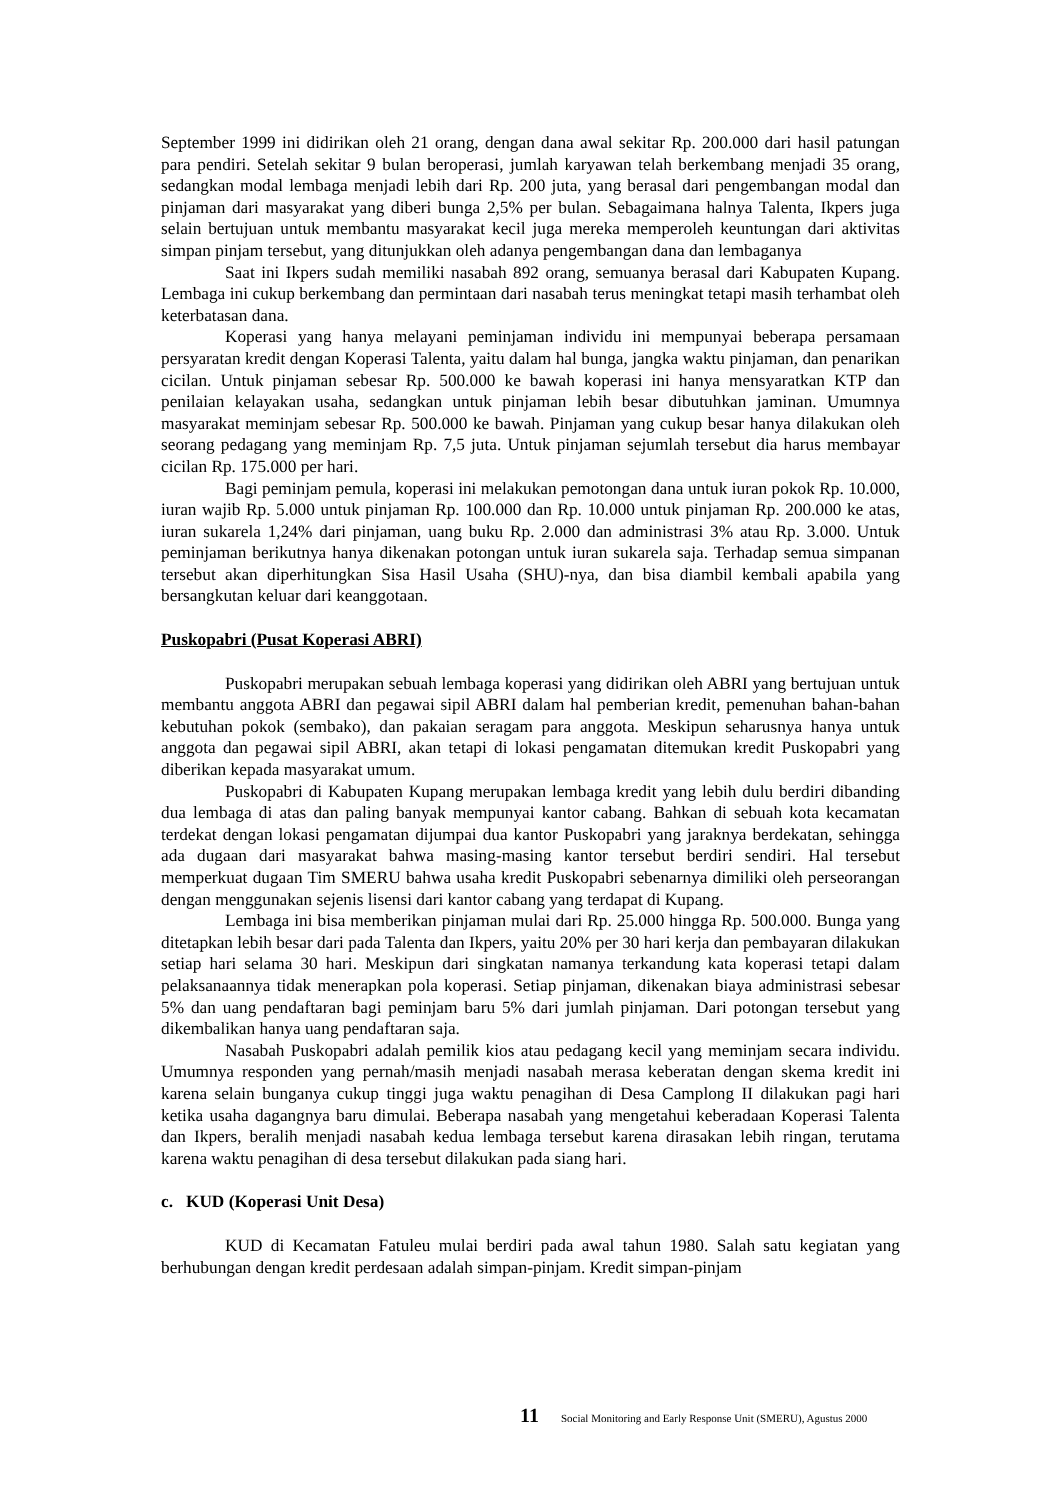September 1999 ini didirikan oleh 21 orang, dengan dana awal sekitar Rp. 200.000 dari hasil patungan para pendiri. Setelah sekitar 9 bulan beroperasi, jumlah karyawan telah berkembang menjadi 35 orang, sedangkan modal lembaga menjadi lebih dari Rp. 200 juta, yang berasal dari pengembangan modal dan pinjaman dari masyarakat yang diberi bunga 2,5% per bulan. Sebagaimana halnya Talenta, Ikpers juga selain bertujuan untuk membantu masyarakat kecil juga mereka memperoleh keuntungan dari aktivitas simpan pinjam tersebut, yang ditunjukkan oleh adanya pengembangan dana dan lembaganya
Saat ini Ikpers sudah memiliki nasabah 892 orang, semuanya berasal dari Kabupaten Kupang. Lembaga ini cukup berkembang dan permintaan dari nasabah terus meningkat tetapi masih terhambat oleh keterbatasan dana.
Koperasi yang hanya melayani peminjaman individu ini mempunyai beberapa persamaan persyaratan kredit dengan Koperasi Talenta, yaitu dalam hal bunga, jangka waktu pinjaman, dan penarikan cicilan. Untuk pinjaman sebesar Rp. 500.000 ke bawah koperasi ini hanya mensyaratkan KTP dan penilaian kelayakan usaha, sedangkan untuk pinjaman lebih besar dibutuhkan jaminan. Umumnya masyarakat meminjam sebesar Rp. 500.000 ke bawah. Pinjaman yang cukup besar hanya dilakukan oleh seorang pedagang yang meminjam Rp. 7,5 juta. Untuk pinjaman sejumlah tersebut dia harus membayar cicilan Rp. 175.000 per hari.
Bagi peminjam pemula, koperasi ini melakukan pemotongan dana untuk iuran pokok Rp. 10.000, iuran wajib Rp. 5.000 untuk pinjaman Rp. 100.000 dan Rp. 10.000 untuk pinjaman Rp. 200.000 ke atas, iuran sukarela 1,24% dari pinjaman, uang buku Rp. 2.000 dan administrasi 3% atau Rp. 3.000. Untuk peminjaman berikutnya hanya dikenakan potongan untuk iuran sukarela saja. Terhadap semua simpanan tersebut akan diperhitungkan Sisa Hasil Usaha (SHU)-nya, dan bisa diambil kembali apabila yang bersangkutan keluar dari keanggotaan.
Puskopabri (Pusat Koperasi ABRI)
Puskopabri merupakan sebuah lembaga koperasi yang didirikan oleh ABRI yang bertujuan untuk membantu anggota ABRI dan pegawai sipil ABRI dalam hal pemberian kredit, pemenuhan bahan-bahan kebutuhan pokok (sembako), dan pakaian seragam para anggota. Meskipun seharusnya hanya untuk anggota dan pegawai sipil ABRI, akan tetapi di lokasi pengamatan ditemukan kredit Puskopabri yang diberikan kepada masyarakat umum.
Puskopabri di Kabupaten Kupang merupakan lembaga kredit yang lebih dulu berdiri dibanding dua lembaga di atas dan paling banyak mempunyai kantor cabang. Bahkan di sebuah kota kecamatan terdekat dengan lokasi pengamatan dijumpai dua kantor Puskopabri yang jaraknya berdekatan, sehingga ada dugaan dari masyarakat bahwa masing-masing kantor tersebut berdiri sendiri. Hal tersebut memperkuat dugaan Tim SMERU bahwa usaha kredit Puskopabri sebenarnya dimiliki oleh perseorangan dengan menggunakan sejenis lisensi dari kantor cabang yang terdapat di Kupang.
Lembaga ini bisa memberikan pinjaman mulai dari Rp. 25.000 hingga Rp. 500.000. Bunga yang ditetapkan lebih besar dari pada Talenta dan Ikpers, yaitu 20% per 30 hari kerja dan pembayaran dilakukan setiap hari selama 30 hari. Meskipun dari singkatan namanya terkandung kata koperasi tetapi dalam pelaksanaannya tidak menerapkan pola koperasi. Setiap pinjaman, dikenakan biaya administrasi sebesar 5% dan uang pendaftaran bagi peminjam baru 5% dari jumlah pinjaman. Dari potongan tersebut yang dikembalikan hanya uang pendaftaran saja.
Nasabah Puskopabri adalah pemilik kios atau pedagang kecil yang meminjam secara individu. Umumnya responden yang pernah/masih menjadi nasabah merasa keberatan dengan skema kredit ini karena selain bunganya cukup tinggi juga waktu penagihan di Desa Camplong II dilakukan pagi hari ketika usaha dagangnya baru dimulai. Beberapa nasabah yang mengetahui keberadaan Koperasi Talenta dan Ikpers, beralih menjadi nasabah kedua lembaga tersebut karena dirasakan lebih ringan, terutama karena waktu penagihan di desa tersebut dilakukan pada siang hari.
c. KUD (Koperasi Unit Desa)
KUD di Kecamatan Fatuleu mulai berdiri pada awal tahun 1980. Salah satu kegiatan yang berhubungan dengan kredit perdesaan adalah simpan-pinjam. Kredit simpan-pinjam
11 Social Monitoring and Early Response Unit (SMERU), Agustus 2000